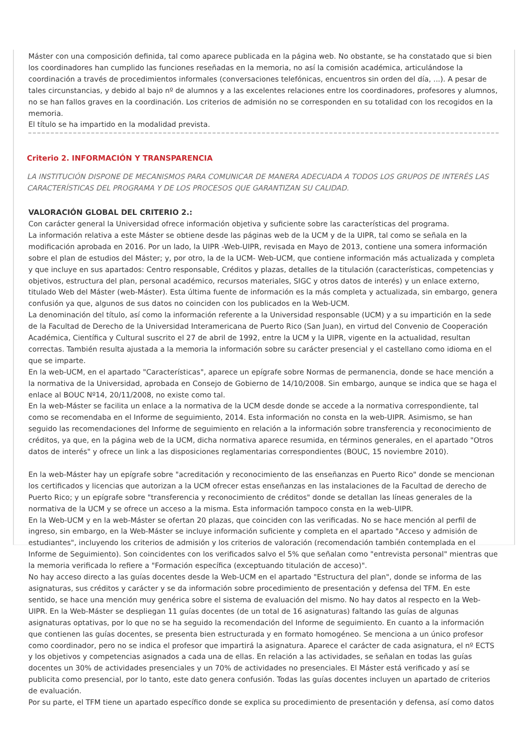Máster con una composición definida, tal como aparece publicada en la página web. No obstante, se ha constatado que si bien los coordinadores han cumplido las funciones reseñadas en la memoria, no así la comisión académica, articulándose la coordinación a través de procedimientos informales (conversaciones telefónicas, encuentros sin orden del día, ...). A pesar de tales circunstancias, y debido al bajo nº de alumnos y a las excelentes relaciones entre los coordinadores, profesores y alumnos, no se han fallos graves en la coordinación. Los criterios de admisión no se corresponden en su totalidad con los recogidos en la memoria.
El título se ha impartido en la modalidad prevista.
Criterio 2. INFORMACIÓN Y TRANSPARENCIA
LA INSTITUCIÓN DISPONE DE MECANISMOS PARA COMUNICAR DE MANERA ADECUADA A TODOS LOS GRUPOS DE INTERÉS LAS CARACTERÍSTICAS DEL PROGRAMA Y DE LOS PROCESOS QUE GARANTIZAN SU CALIDAD.
VALORACIÓN GLOBAL DEL CRITERIO 2.:
Con carácter general la Universidad ofrece información objetiva y suficiente sobre las características del programa.
La información relativa a este Máster se obtiene desde las páginas web de la UCM y de la UIPR, tal como se señala en la modificación aprobada en 2016. Por un lado, la UIPR -Web-UIPR, revisada en Mayo de 2013, contiene una somera información sobre el plan de estudios del Máster; y, por otro, la de la UCM- Web-UCM, que contiene información más actualizada y completa y que incluye en sus apartados: Centro responsable, Créditos y plazas, detalles de la titulación (características, competencias y objetivos, estructura del plan, personal académico, recursos materiales, SIGC y otros datos de interés) y un enlace externo, titulado Web del Máster (web-Máster). Esta última fuente de información es la más completa y actualizada, sin embargo, genera confusión ya que, algunos de sus datos no coinciden con los publicados en la Web-UCM.
La denominación del título, así como la información referente a la Universidad responsable (UCM) y a su impartición en la sede de la Facultad de Derecho de la Universidad Interamericana de Puerto Rico (San Juan), en virtud del Convenio de Cooperación Académica, Científica y Cultural suscrito el 27 de abril de 1992, entre la UCM y la UIPR, vigente en la actualidad, resultan correctas. También resulta ajustada a la memoria la información sobre su carácter presencial y el castellano como idioma en el que se imparte.
En la web-UCM, en el apartado "Características", aparece un epígrafe sobre Normas de permanencia, donde se hace mención a la normativa de la Universidad, aprobada en Consejo de Gobierno de 14/10/2008. Sin embargo, aunque se indica que se haga el enlace al BOUC Nº14, 20/11/2008, no existe como tal.
En la web-Máster se facilita un enlace a la normativa de la UCM desde donde se accede a la normativa correspondiente, tal como se recomendaba en el Informe de seguimiento, 2014. Esta información no consta en la web-UIPR. Asimismo, se han seguido las recomendaciones del Informe de seguimiento en relación a la información sobre transferencia y reconocimiento de créditos, ya que, en la página web de la UCM, dicha normativa aparece resumida, en términos generales, en el apartado "Otros datos de interés" y ofrece un link a las disposiciones reglamentarias correspondientes (BOUC, 15 noviembre 2010).
En la web-Máster hay un epígrafe sobre "acreditación y reconocimiento de las enseñanzas en Puerto Rico" donde se mencionan los certificados y licencias que autorizan a la UCM ofrecer estas enseñanzas en las instalaciones de la Facultad de derecho de Puerto Rico; y un epígrafe sobre "transferencia y reconocimiento de créditos" donde se detallan las líneas generales de la normativa de la UCM y se ofrece un acceso a la misma. Esta información tampoco consta en la web-UIPR.
En la Web-UCM y en la web-Máster se ofertan 20 plazas, que coinciden con las verificadas. No se hace mención al perfil de ingreso, sin embargo, en la Web-Máster se incluye información suficiente y completa en el apartado "Acceso y admisión de estudiantes", incluyendo los criterios de admisión y los criterios de valoración (recomendación también contemplada en el Informe de Seguimiento). Son coincidentes con los verificados salvo el 5% que señalan como "entrevista personal" mientras que la memoria verificada lo refiere a "Formación específica (exceptuando titulación de acceso)".
No hay acceso directo a las guías docentes desde la Web-UCM en el apartado "Estructura del plan", donde se informa de las asignaturas, sus créditos y carácter y se da información sobre procedimiento de presentación y defensa del TFM. En este sentido, se hace una mención muy genérica sobre el sistema de evaluación del mismo. No hay datos al respecto en la Web-UIPR. En la Web-Máster se despliegan 11 guías docentes (de un total de 16 asignaturas) faltando las guías de algunas asignaturas optativas, por lo que no se ha seguido la recomendación del Informe de seguimiento. En cuanto a la información que contienen las guías docentes, se presenta bien estructurada y en formato homogéneo. Se menciona a un único profesor como coordinador, pero no se indica el profesor que impartirá la asignatura. Aparece el carácter de cada asignatura, el nº ECTS y los objetivos y competencias asignados a cada una de ellas. En relación a las actividades, se señalan en todas las guías docentes un 30% de actividades presenciales y un 70% de actividades no presenciales. El Máster está verificado y así se publicita como presencial, por lo tanto, este dato genera confusión. Todas las guías docentes incluyen un apartado de criterios de evaluación.
Por su parte, el TFM tiene un apartado específico donde se explica su procedimiento de presentación y defensa, así como datos